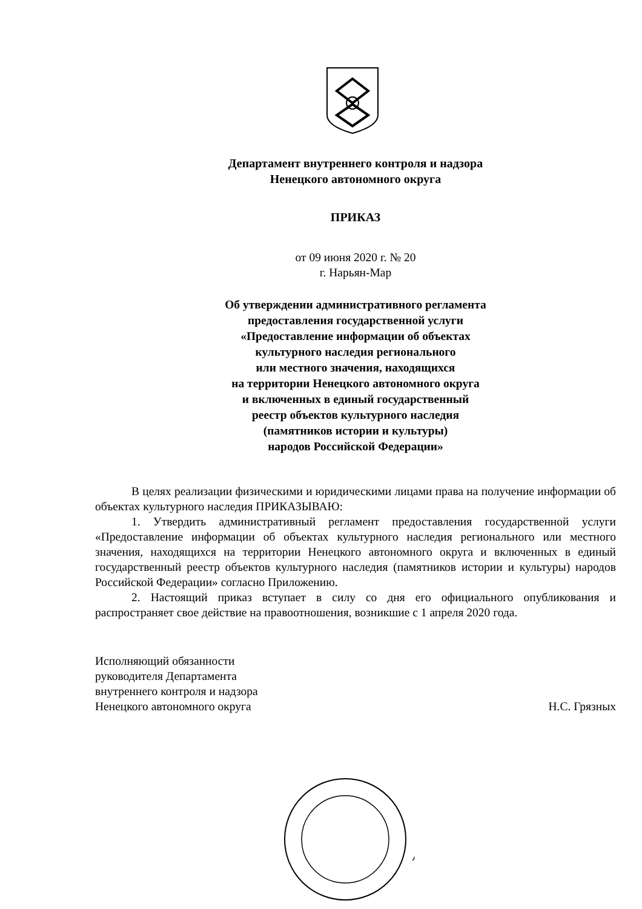Департамент внутреннего контроля и надзора
Ненецкого автономного округа
ПРИКАЗ
от 09 июня 2020 г. № 20
г. Нарьян-Мар
Об утверждении административного регламента
предоставления государственной услуги
«Предоставление информации об объектах
культурного наследия регионального
или местного значения, находящихся
на территории Ненецкого автономного округа
и включенных в единый государственный
реестр объектов культурного наследия
(памятников истории и культуры)
народов Российской Федерации»
В целях реализации физическими и юридическими лицами права на получение информации об объектах культурного наследия ПРИКАЗЫВАЮ:
1. Утвердить административный регламент предоставления государственной услуги «Предоставление информации об объектах культурного наследия регионального или местного значения, находящихся на территории Ненецкого автономного округа и включенных в единый государственный реестр объектов культурного наследия (памятников истории и культуры) народов Российской Федерации» согласно Приложению.
2. Настоящий приказ вступает в силу со дня его официального опубликования и распространяет свое действие на правоотношения, возникшие с 1 апреля 2020 года.
Исполняющий обязанности
руководителя Департамента
внутреннего контроля и надзора
Ненецкого автономного округа
Н.С. Грязных